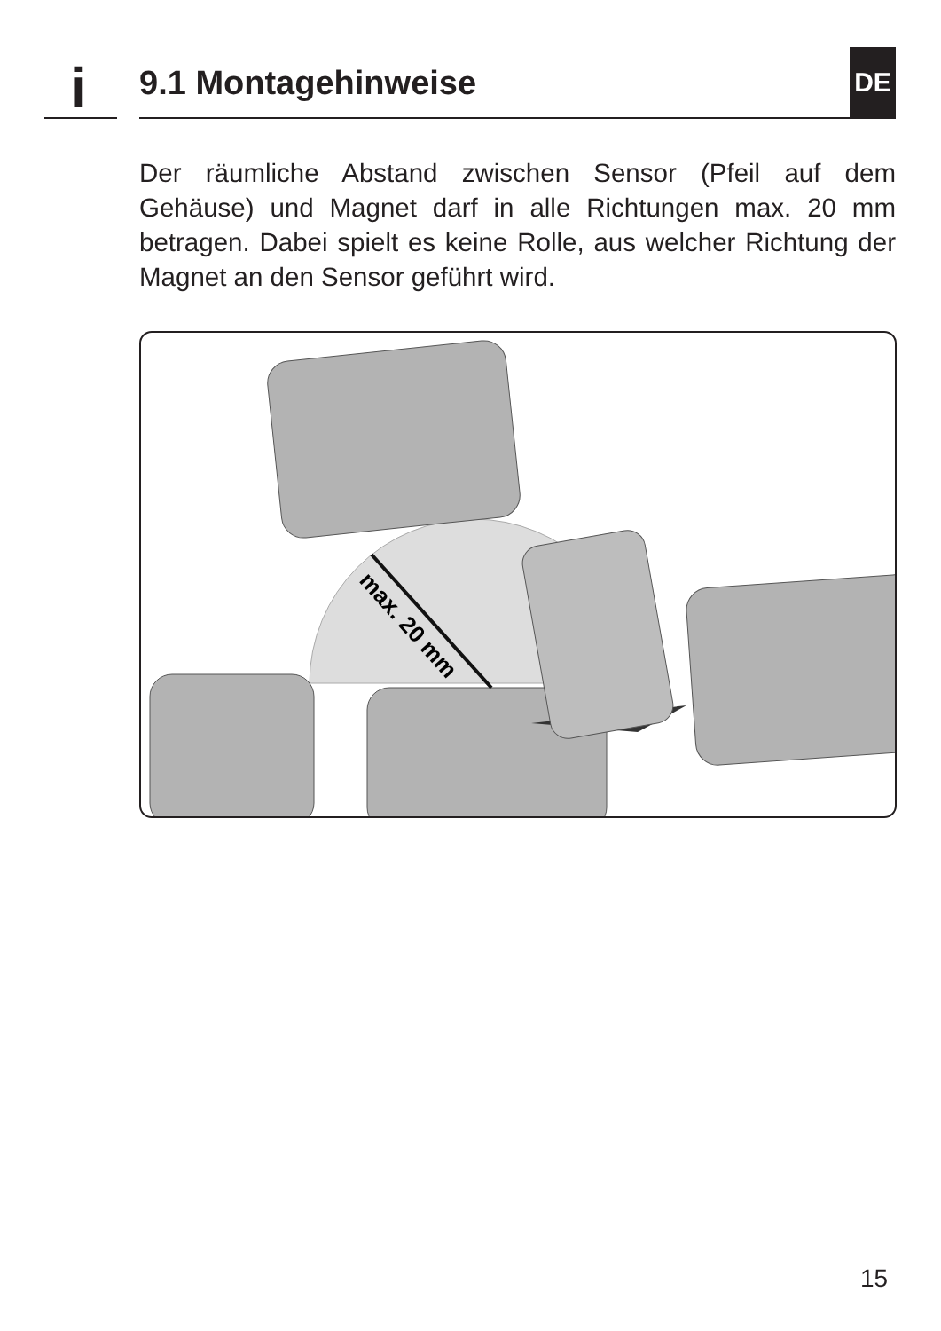i 9.1 Montagehinweise
DE
Der räumliche Abstand zwischen Sensor (Pfeil auf dem Gehäuse) und Magnet darf in alle Richtungen max. 20 mm betragen. Dabei spielt es keine Rolle, aus welcher Richtung der Magnet an den Sensor geführt wird.
max. 20 mm
15